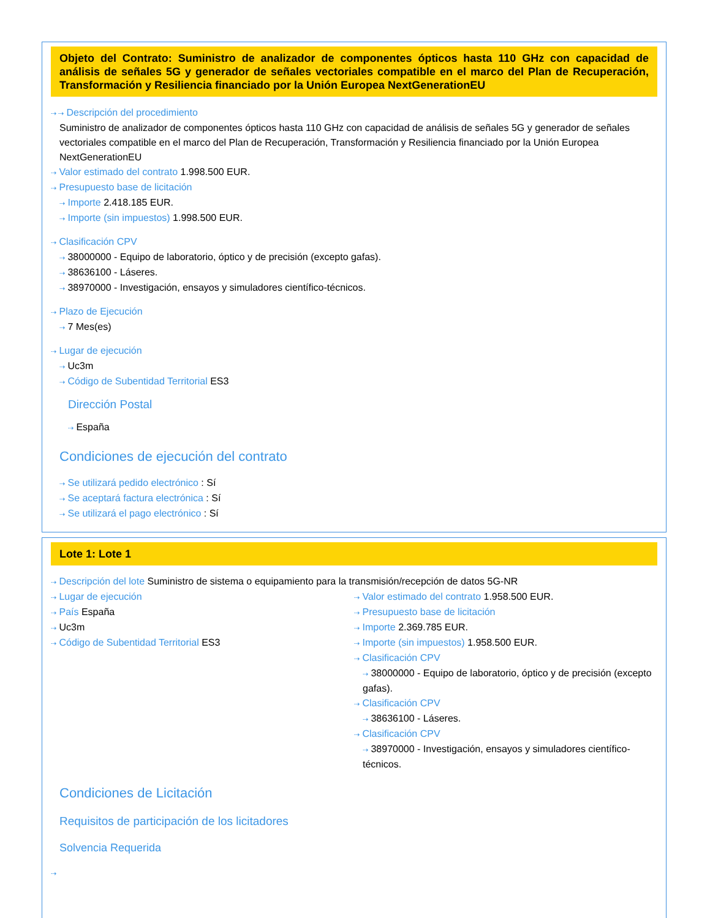Objeto del Contrato: Suministro de analizador de componentes ópticos hasta 110 GHz con capacidad de análisis de señales 5G y generador de señales vectoriales compatible en el marco del Plan de Recuperación, Transformación y Resiliencia financiado por la Unión Europea NextGenerationEU
⇢ ⇢ Descripción del procedimiento
Suministro de analizador de componentes ópticos hasta 110 GHz con capacidad de análisis de señales 5G y generador de señales vectoriales compatible en el marco del Plan de Recuperación, Transformación y Resiliencia financiado por la Unión Europea NextGenerationEU
⇢ Valor estimado del contrato 1.998.500 EUR.
⇢ Presupuesto base de licitación
⇢ Importe 2.418.185 EUR.
⇢ Importe (sin impuestos) 1.998.500 EUR.
⇢ Clasificación CPV
⇢ 38000000 - Equipo de laboratorio, óptico y de precisión (excepto gafas).
⇢ 38636100 - Láseres.
⇢ 38970000 - Investigación, ensayos y simuladores científico-técnicos.
⇢ Plazo de Ejecución
⇢ 7 Mes(es)
⇢ Lugar de ejecución
⇢ Uc3m
⇢ Código de Subentidad Territorial ES3
Dirección Postal
⇢ España
Condiciones de ejecución del contrato
⇢ Se utilizará pedido electrónico : Sí
⇢ Se aceptará factura electrónica : Sí
⇢ Se utilizará el pago electrónico : Sí
Lote 1: Lote 1
⇢ Descripción del lote Suministro de sistema o equipamiento para la transmisión/recepción de datos 5G-NR
⇢ Lugar de ejecución
⇢ País España
⇢ Uc3m
⇢ Código de Subentidad Territorial ES3
⇢ Valor estimado del contrato 1.958.500 EUR.
⇢ Presupuesto base de licitación
⇢ Importe 2.369.785 EUR.
⇢ Importe (sin impuestos) 1.958.500 EUR.
⇢ Clasificación CPV
⇢ 38000000 - Equipo de laboratorio, óptico y de precisión (excepto gafas).
⇢ Clasificación CPV
⇢ 38636100 - Láseres.
⇢ Clasificación CPV
⇢ 38970000 - Investigación, ensayos y simuladores científico-técnicos.
Condiciones de Licitación
Requisitos de participación de los licitadores
Solvencia Requerida
⇢